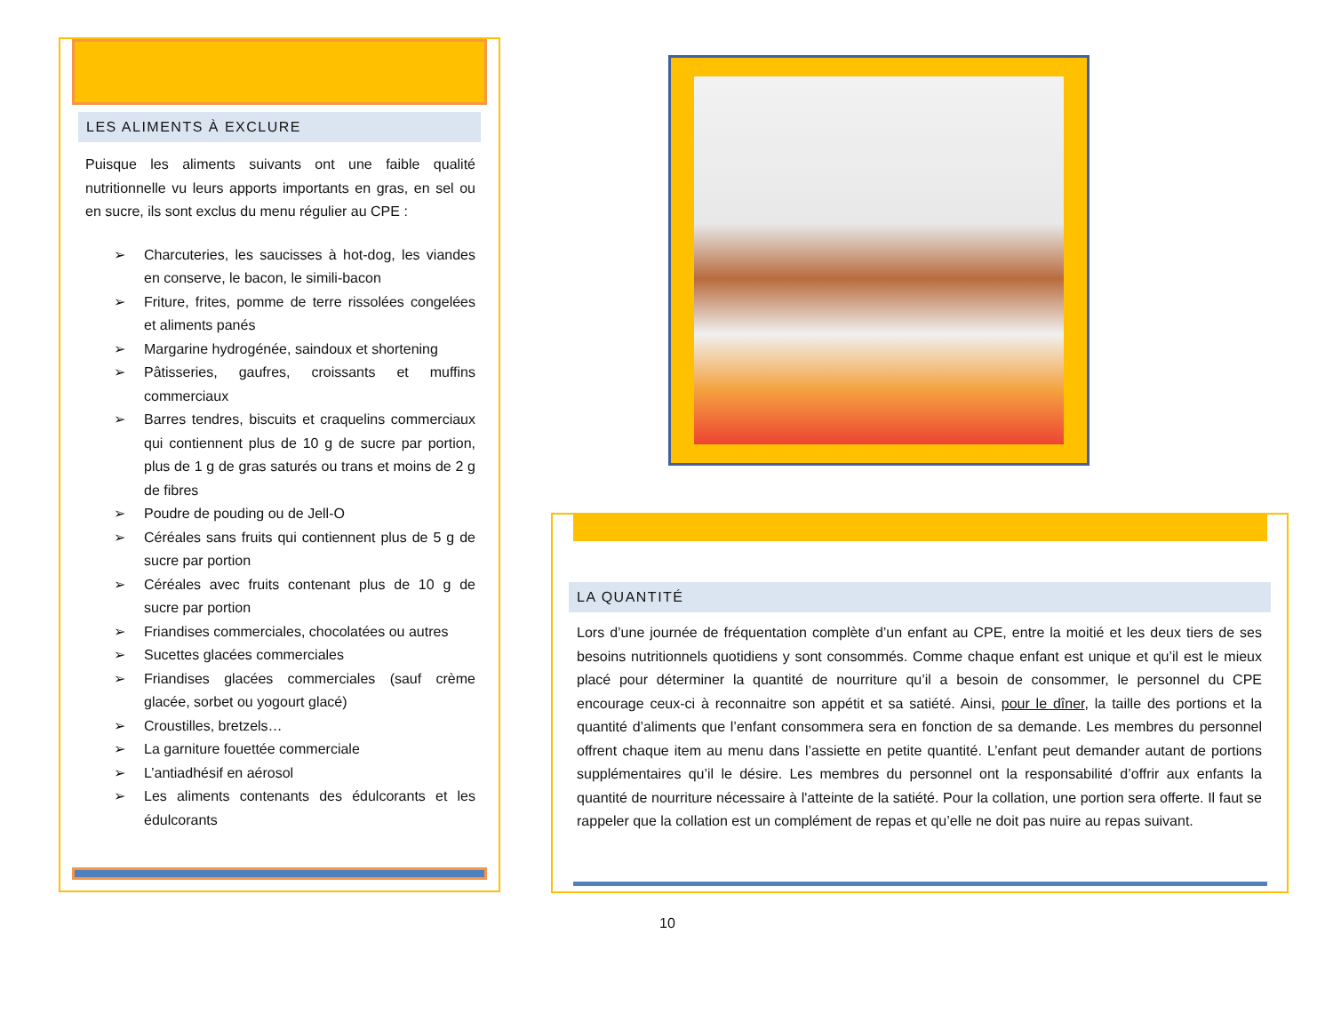LES ALIMENTS À EXCLURE
Puisque les aliments suivants ont une faible qualité nutritionnelle vu leurs apports importants en gras, en sel ou en sucre, ils sont exclus du menu régulier au CPE :
➢ Charcuteries, les saucisses à hot-dog, les viandes en conserve, le bacon, le simili-bacon
➢ Friture, frites, pomme de terre rissolées congelées et aliments panés
➢ Margarine hydrogénée, saindoux et shortening
➢ Pâtisseries, gaufres, croissants et muffins commerciaux
➢ Barres tendres, biscuits et craquelins commerciaux qui contiennent plus de 10 g de sucre par portion, plus de 1 g de gras saturés ou trans et moins de 2 g de fibres
➢ Poudre de pouding ou de Jell-O
➢ Céréales sans fruits qui contiennent plus de 5 g de sucre par portion
➢ Céréales avec fruits contenant plus de 10 g de sucre par portion
➢ Friandises commerciales, chocolatées ou autres
➢ Sucettes glacées commerciales
➢ Friandises glacées commerciales (sauf crème glacée, sorbet ou yogourt glacé)
➢ Croustilles, bretzels…
➢ La garniture fouettée commerciale
➢ L’antiadhésif en aérosol
➢ Les aliments contenants des édulcorants et les édulcorants
LA QUANTITÉ
Lors d’une journée de fréquentation complète d’un enfant au CPE, entre la moitié et les deux tiers de ses besoins nutritionnels quotidiens y sont consommés. Comme chaque enfant est unique et qu’il est le mieux placé pour déterminer la quantité de nourriture qu’il a besoin de consommer, le personnel du CPE encourage ceux-ci à reconnaitre son appétit et sa satiété. Ainsi, pour le dîner, la taille des portions et la quantité d’aliments que l’enfant consommera sera en fonction de sa demande. Les membres du personnel offrent chaque item au menu dans l’assiette en petite quantité. L’enfant peut demander autant de portions supplémentaires qu’il le désire. Les membres du personnel ont la responsabilité d’offrir aux enfants la quantité de nourriture nécessaire à l'atteinte de la satiété. Pour la collation, une portion sera offerte. Il faut se rappeler que la collation est un complément de repas et qu’elle ne doit pas nuire au repas suivant.
10